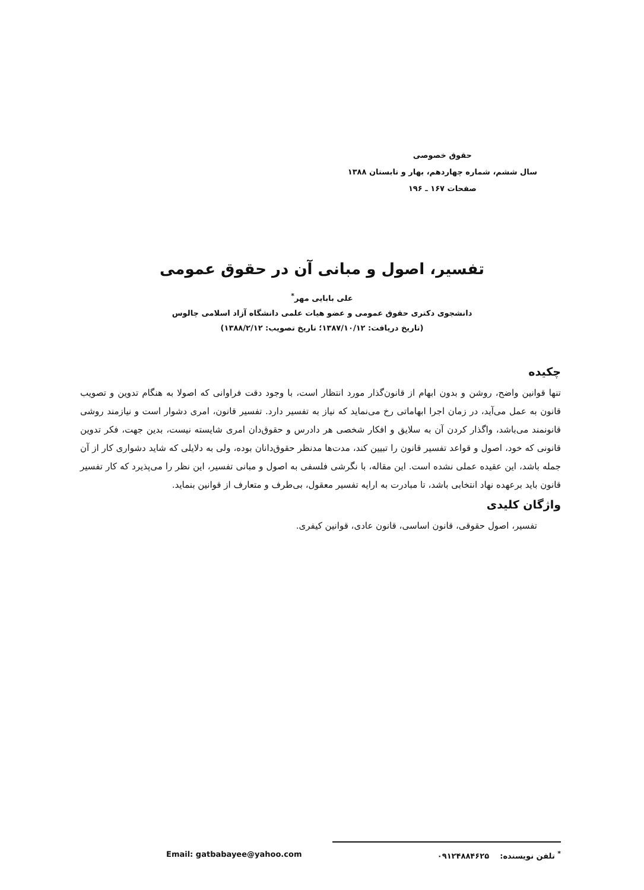حقوق خصوصی
سال ششم، شماره چهاردهم، بهار و تابستان ۱۳۸۸
صفحات ۱۶۷ ـ ۱۹۶
تفسیر، اصول و مبانی آن در حقوق عمومی
علی بابایی مهر<sup>*</sup>
دانشجوی دکتری حقوق عمومی و عضو هیات علمی دانشگاه آزاد اسلامی چالوس
(تاریخ دریافت: ۱۳۸۷/۱۰/۱۲؛ تاریخ تصویب: ۱۳۸۸/۲/۱۲)
چکیده
تنها قوانین واضح، روشن و بدون ابهام از قانون‌گذار مورد انتظار است، با وجود دقت فراوانی که اصولا به هنگام تدوین و تصویب قانون به عمل می‌آید، در زمان اجرا ابهاماتی رخ می‌نماید که نیاز به تفسیر دارد. تفسیر قانون، امری دشوار است و نیازمند روشی قانونمند می‌باشد، واگذار کردن آن به سلایق و افکار شخصی هر دادرس و حقوق‌دان امری شایسته نیست، بدین جهت، فکر تدوین قانونی که خود، اصول و قواعد تفسیر قانون را تبیین کند، مدت‌ها مدنظر حقوق‌دانان بوده، ولی به دلایلی که شاید دشواری کار از آن جمله باشد، این عقیده عملی نشده است. این مقاله، با نگرشی فلسفی به اصول و مبانی تفسیر، این نظر را می‌پذیرد که کار تفسیر قانون باید برعهده نهاد انتخابی باشد، تا مبادرت به ارایه تفسیر معقول، بی‌طرف و متعارف از قوانین بنماید.
واژگان کلیدی
تفسیر، اصول حقوقی، قانون اساسی، قانون عادی، قوانین کیفری.
<sup>*</sup> تلفن نویسنده: ۰۹۱۲۴۸۸۴۶۲۵ Email: gatbabayee@yahoo.com